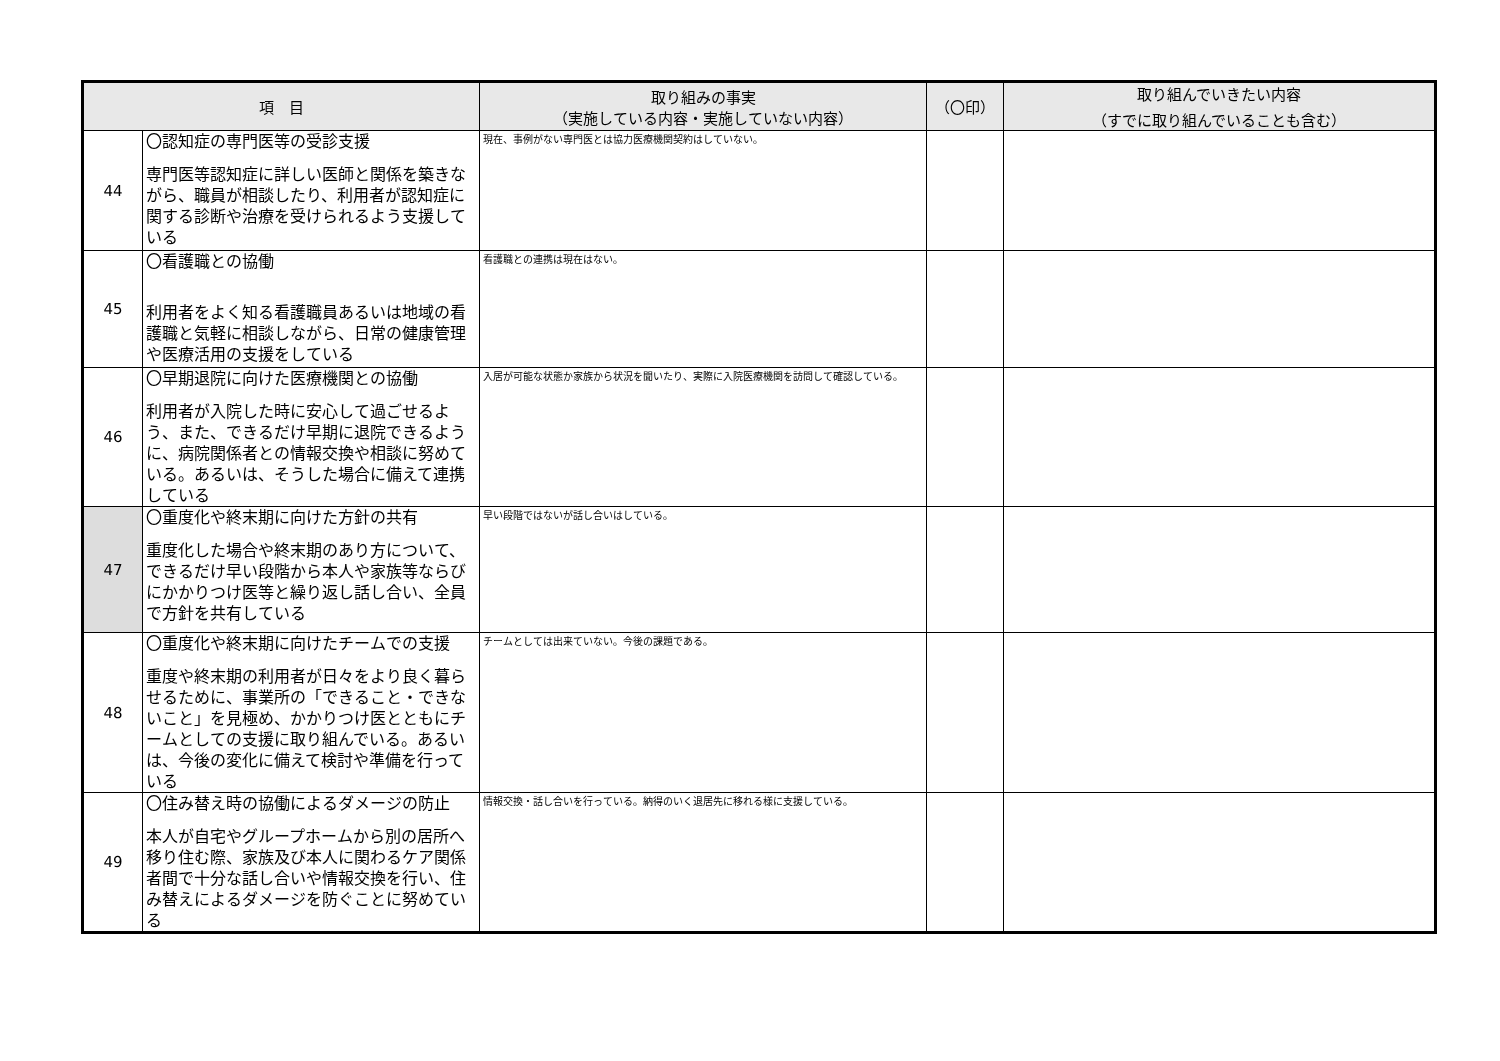| 項 目 | | 取り組みの事実 （実施している内容・実施していない内容） | （〇印） | 取り組んでいきたい内容 （すでに取り組んでいることも含む） |
| --- | --- | --- | --- | --- |
| 44 | 〇認知症の専門医等の受診支援 専門医等認知症に詳しい医師と関係を築きながら、職員が相談したり、利用者が認知症に関する診断や治療を受けられるよう支援している | 現在、事例がない専門医とは協力医療機関契約はしていない。 | | |
| 45 | 〇看護職との協働 利用者をよく知る看護職員あるいは地域の看護職と気軽に相談しながら、日常の健康管理や医療活用の支援をしている | 看護職との連携は現在はない。 | | |
| 46 | 〇早期退院に向けた医療機関との協働 利用者が入院した時に安心して過ごせるよう、また、できるだけ早期に退院できるように、病院関係者との情報交換や相談に努めている。あるいは、そうした場合に備えて連携している | 入居が可能な状態か家族から状況を聞いたり、実際に入院医療機関を訪問して確認している。 | | |
| 47 | 〇重度化や終末期に向けた方針の共有 重度化した場合や終末期のあり方について、できるだけ早い段階から本人や家族等ならびにかかりつけ医等と繰り返し話し合い、全員で方針を共有している | 早い段階ではないが話し合いはしている。 | | |
| 48 | 〇重度化や終末期に向けたチームでの支援 重度や終末期の利用者が日々をより良く暮らせるために、事業所の「できること・できないこと」を見極め、かかりつけ医とともにチームとしての支援に取り組んでいる。あるいは、今後の変化に備えて検討や準備を行っている | チームとしては出来ていない。今後の課題である。 | | |
| 49 | 〇住み替え時の協働によるダメージの防止 本人が自宅やグループホームから別の居所へ移り住む際、家族及び本人に関わるケア関係者間で十分な話し合いや情報交換を行い、住み替えによるダメージを防ぐことに努めている | 情報交換・話し合いを行っている。納得のいく退居先に移れる様に支援している。 | | |